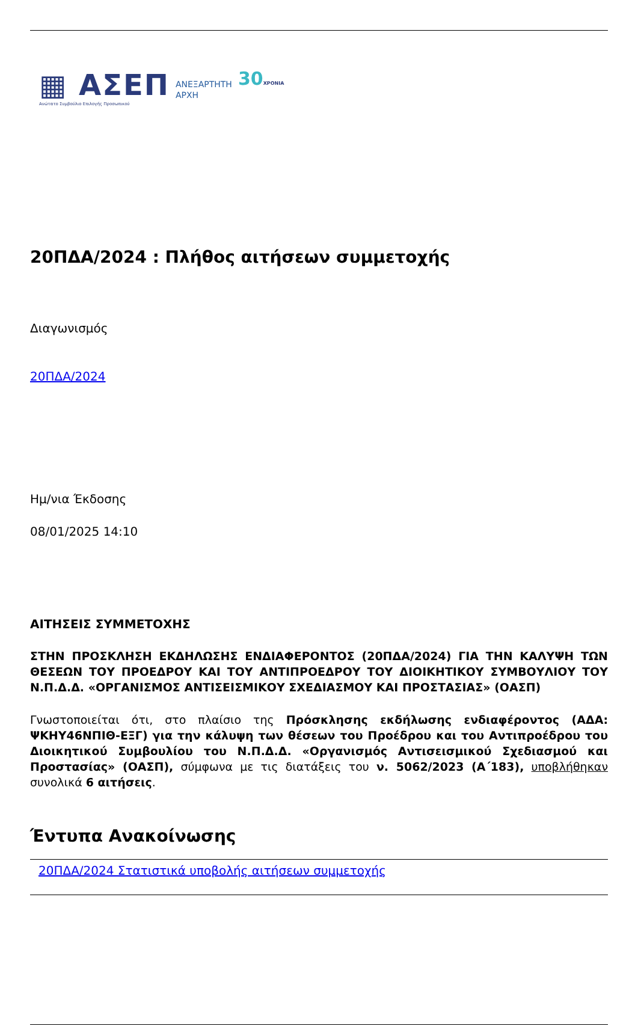▦ ΑΣΕΠ
Ανώτατο Συμβούλιο Επιλογής Προσωπικού
ΑΝΕΞΑΡΤΗΤΗ
ΑΡΧΗ
30ΧΡΟΝΙΑ
20ΠΔΑ/2024 : Πλήθος αιτήσεων συμμετοχής
Διαγωνισμός
20ΠΔΑ/2024
Ημ/νια Έκδοσης
08/01/2025 14:10
ΑΙΤΗΣΕΙΣ ΣΥΜΜΕΤΟΧΗΣ
ΣΤΗΝ ΠΡΟΣΚΛΗΣΗ ΕΚΔΗΛΩΣΗΣ ΕΝΔΙΑΦΕΡΟΝΤΟΣ (20ΠΔΑ/2024) ΓΙΑ ΤΗΝ ΚΑΛΥΨΗ ΤΩΝ ΘΕΣΕΩΝ ΤΟΥ ΠΡΟΕΔΡΟΥ ΚΑΙ ΤΟΥ ΑΝΤΙΠΡΟΕΔΡΟΥ ΤΟΥ ΔΙΟΙΚΗΤΙΚΟΥ ΣΥΜΒΟΥΛΙΟΥ ΤΟΥ Ν.Π.Δ.Δ. «ΟΡΓΑΝΙΣΜΟΣ ΑΝΤΙΣΕΙΣΜΙΚΟΥ ΣΧΕΔΙΑΣΜΟΥ ΚΑΙ ΠΡΟΣΤΑΣΙΑΣ» (ΟΑΣΠ)
Γνωστοποιείται ότι, στο πλαίσιο της Πρόσκλησης εκδήλωσης ενδιαφέροντος (ΑΔΑ: ΨΚΗΥ46ΝΠΙΘ-ΕΞΓ) για την κάλυψη των θέσεων του Προέδρου και του Αντιπροέδρου του Διοικητικού Συμβουλίου του Ν.Π.Δ.Δ. «Οργανισμός Αντισεισμικού Σχεδιασμού και Προστασίας» (ΟΑΣΠ), σύμφωνα με τις διατάξεις του ν. 5062/2023 (Α΄183), υποβλήθηκαν συνολικά 6 αιτήσεις.
Έντυπα Ανακοίνωσης
20ΠΔΑ/2024 Στατιστικά υποβολής αιτήσεων συμμετοχής